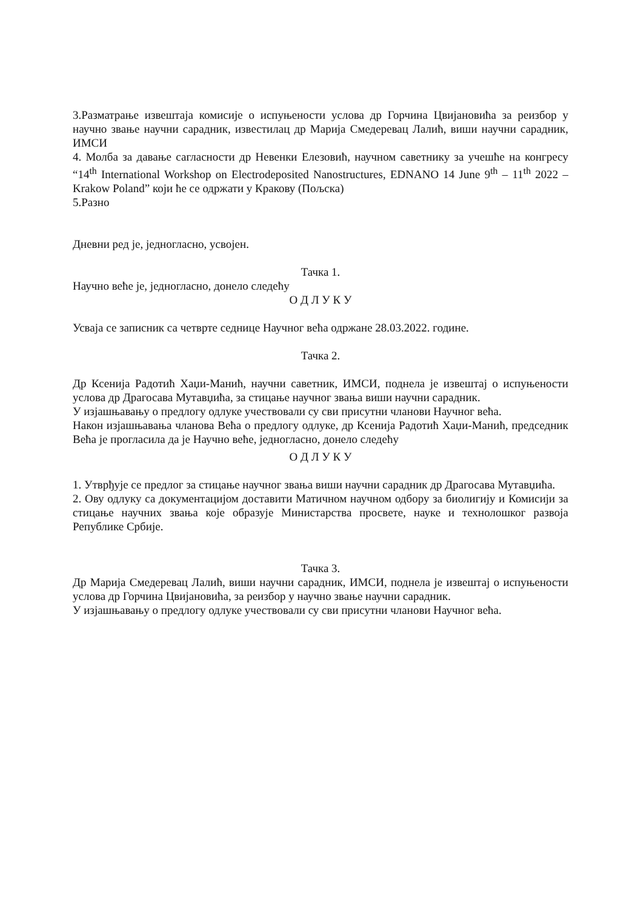3.Разматрање извештаја комисије о испуњености услова др Горчина Цвијановића за реизбор у научно звање научни сарадник, известилац др Марија Смедеревац Лалић, виши научни сарадник, ИМСИ
4. Молба за давање сагласности др Невенки Елезовић, научном саветнику за учешће на конгресу “14<sup>th</sup> International Workshop on Electrodeposited Nanostructures, EDNANO 14 June 9<sup>th</sup> – 11<sup>th</sup> 2022 – Krakow Poland” који ће се одржати у Кракову (Пољска)
5.Разно
Дневни ред је, једногласно, усвојен.
Тачка 1.
Научно веће је, једногласно, донело следећу
О Д Л У К У
Усваја се записник са четврте седнице Научног већа одржане 28.03.2022. године.
Тачка 2.
Др Ксенија Радотић Хаџи-Манић, научни саветник, ИМСИ, поднела је извештај о испуњености услова др Драгосава Мутавџића, за стицање научног звања виши научни сарадник.
У изјашњавању о предлогу одлуке учествовали су сви присутни чланови Научног већа.
Након изјашњавања чланова Већа о предлогу одлуке, др Ксенија Радотић Хаџи-Манић, председник Већа је прогласила да је Научно веће, једногласно, донело следећу
О Д Л У К У
1. Утврђује се предлог за стицање научног звања виши научни сарадник др Драгосава Мутавџића.
2. Ову одлуку са документацијом доставити Матичном научном одбору за биолигију и Комисији за стицање научних звања које образује Министарства просвете, науке и технолошког развоја Републике Србије.
Тачка 3.
Др Марија Смедеревац Лалић, виши научни сарадник, ИМСИ, поднела је извештај о испуњености услова др Горчина Цвијановића, за реизбор у научно звање научни сарадник.
У изјашњавању о предлогу одлуке учествовали су сви присутни чланови Научног већа.